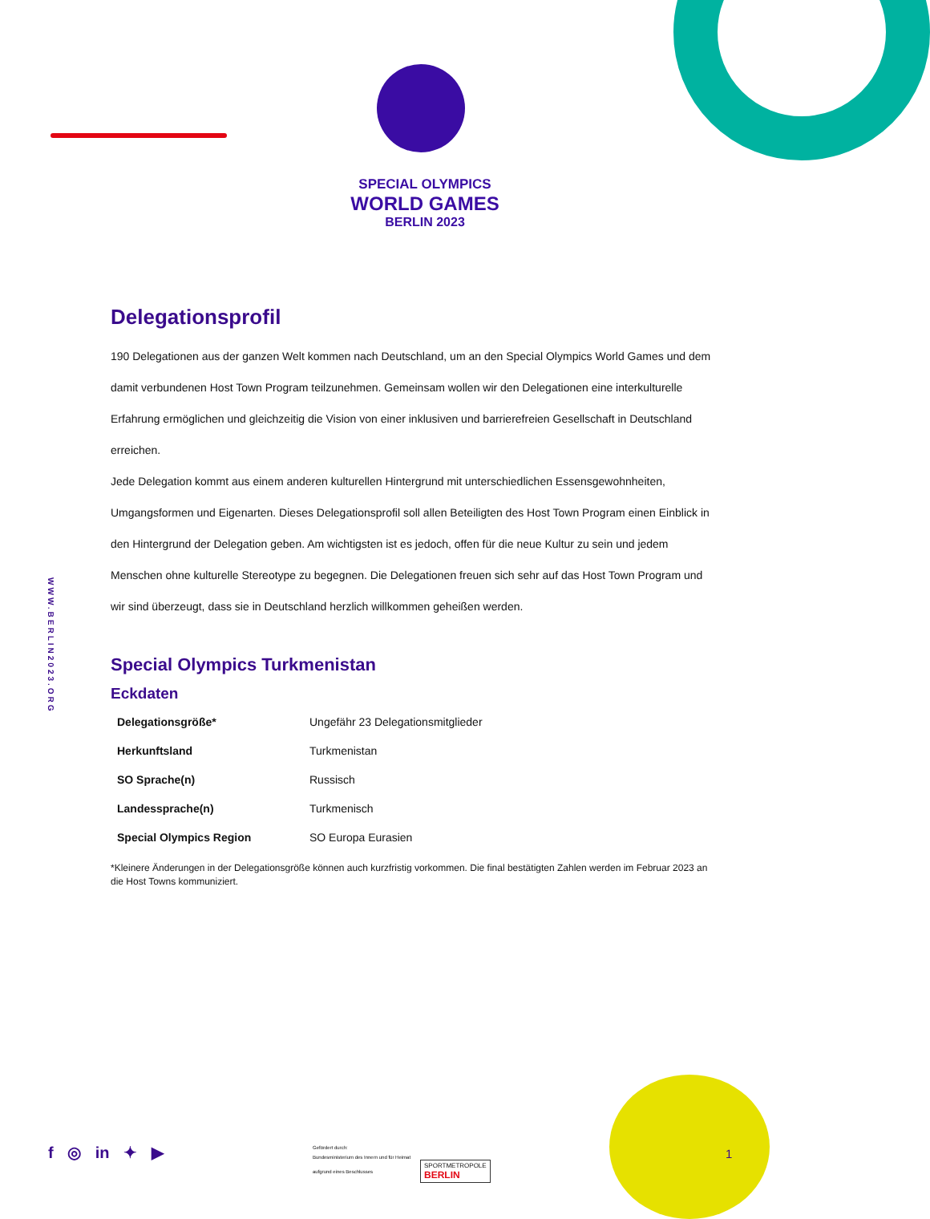SPECIAL OLYMPICS
WORLD GAMES
BERLIN 2023
WWW.BERLIN2023.ORG
Delegationsprofil
190 Delegationen aus der ganzen Welt kommen nach Deutschland, um an den Special Olympics World Games und dem damit verbundenen Host Town Program teilzunehmen. Gemeinsam wollen wir den Delegationen eine interkulturelle Erfahrung ermöglichen und gleichzeitig die Vision von einer inklusiven und barrierefreien Gesellschaft in Deutschland erreichen.
Jede Delegation kommt aus einem anderen kulturellen Hintergrund mit unterschiedlichen Essensgewohnheiten, Umgangsformen und Eigenarten. Dieses Delegationsprofil soll allen Beteiligten des Host Town Program einen Einblick in den Hintergrund der Delegation geben. Am wichtigsten ist es jedoch, offen für die neue Kultur zu sein und jedem Menschen ohne kulturelle Stereotype zu begegnen. Die Delegationen freuen sich sehr auf das Host Town Program und wir sind überzeugt, dass sie in Deutschland herzlich willkommen geheißen werden.
Special Olympics Turkmenistan
Eckdaten
| Delegationsgröße* | Ungefähr 23 Delegationsmitglieder |
| Herkunftsland | Turkmenistan |
| SO Sprache(n) | Russisch |
| Landessprache(n) | Turkmenisch |
| Special Olympics Region | SO Europa Eurasien |
*Kleinere Änderungen in der Delegationsgröße können auch kurzfristig vorkommen. Die final bestätigten Zahlen werden im Februar 2023 an die Host Towns kommuniziert.
f ◎ in ✦ ▶
Gefördert durch:
Bundesministerium des Innern und für Heimat
aufgrund eines Beschlusses
SPORTMETROPOLE
BERLIN
1